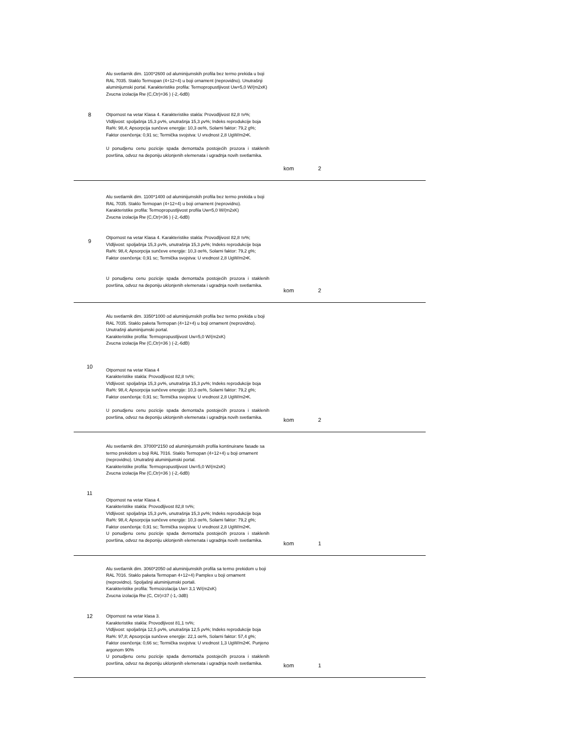| 8 | Alu svetlarnik dim. 1100*2600 od aluminijumskih profila bez termo prekida u boji RAL 7035. Staklo Termopan (4+12+4) u boji ornament (neprovidno). Unutrašnji aluminijumski portal. Karakteristike profila: Termopropustljivost Uw=5,0 W/(m2xK) Zvucna izolacija Rw (C,Ctr)=36 ) (-2,-6dB) Otpornost na vetar Klasa 4. Karakteristike stakla: Provodljivost 82,8 τv%; VIdljivost: spoljašnja 15,3 ρv%, unutrašnja 15,3 ρv%; Indeks reprodukcije boja Ra%: 98,4; Apsorpcija sunčeve energije: 10,3 αe%, Solarni faktor: 79,2 g%; Faktor osenčenja: 0,91 sc; Termička svojstva: U vrednost 2,8 UgW/m2•K. U ponudjenu cenu pozicije spada demontaža postojećih prozora i staklenih površina, odvoz na deponiju uklonjenih elemenata i ugradnja novih svetlarnika. | kom | 2 | |
| 9 | Alu svetlarnik dim. 1100*1400 od aluminijumskih profila bez termo prekida u boji RAL 7035. Staklo Termopan (4+12+4) u boji ornament (neprovidno). Karakteristike profila: Termopropustljivost profila Uw=5,0 W/(m2xK) Zvucna izolacija Rw (C,Ctr)=36 ) (-2,-6dB) Otpornost na vetar Klasa 4. Karakteristike stakla: Provodljivost 82,8 τv%; VIdljivost: spoljašnja 15,3 ρv%, unutrašnja 15,3 ρv%; Indeks reprodukcije boja Ra%: 98,4; Apsorpcija sunčeve energije: 10,3 αe%, Solarni faktor: 79,2 g%; Faktor osenčenja: 0,91 sc; Termička svojstva: U vrednost 2,8 UgW/m2•K. U ponudjenu cenu pozicije spada demontaža postojećih prozora i staklenih površina, odvoz na deponiju uklonjenih elemenata i ugradnja novih svetlarnika. | kom | 2 | |
| 10 | Alu svetlarnik dim. 3350*1000 od aluminijumskih profila bez termo prekida u boji RAL 7035. Staklo paketa Termopan (4+12+4) u boji ornament (neprovidno). Unutrašnji aluminijumski portal. Karakteristike profila: Termopropustljivost Uw=5,0 W/(m2xK) Zvucna izolacija Rw (C,Ctr)=36 ) (-2,-6dB) Otpornost na vetar Klasa 4 Karakteristike stakla: Provodljivost 82,8 τv%; VIdljivost: spoljašnja 15,3 ρv%, unutrašnja 15,3 ρv%; Indeks reprodukcije boja Ra%: 98,4; Apsorpcija sunčeve energije: 10,3 αe%, Solarni faktor: 79,2 g%; Faktor osenčenja: 0,91 sc; Termička svojstva: U vrednost 2,8 UgW/m2•K. U ponudjenu cenu pozicije spada demontaža postojećih prozora i staklenih površina, odvoz na deponiju uklonjenih elemenata i ugradnja novih svetlarnika. | kom | 2 | |
| 11 | Alu svetlarnik dim. 37000*2150 od aluminijumskih profila kontinuirane fasade sa termo prekidom u boji RAL 7016. Staklo Termopan (4+12+4) u boji ornament (neprovidno). Unutrašnji aluminijumski portal. Karakteristike profila: Termopropustljivost Uw=5,0 W/(m2xK) Zvucna izolacija Rw (C,Ctr)=36 ) (-2,-6dB) Otpornost na vetar Klasa 4. Karakteristike stakla: Provodljivost 82,8 τv%; VIdljivost: spoljašnja 15,3 ρv%, unutrašnja 15,3 ρv%; Indeks reprodukcije boja Ra%: 98,4; Apsorpcija sunčeve energije: 10,3 αe%, Solarni faktor: 79,2 g%; Faktor osenčenja: 0,91 sc; Termička svojstva: U vrednost 2,8 UgW/m2•K. U ponudjenu cenu pozicije spada demontaža postojećih prozora i staklenih površina, odvoz na deponiju uklonjenih elemenata i ugradnja novih svetlarnika. | kom | 1 | |
| 12 | Alu svetlarnik dim. 3060*2050 od aluminijumskih profila sa termo prekidom u boji RAL 7016. Staklo paketa Termopan 4+12+4) Pamplex u boji ornament (neprovidno). Spoljašnji aluminijumski portali. Karakteristike profila: Termoizolacija Uw= 3,1 W/(m2xK) Zvucna izolacija Rw (C, Ctr)=37 (-1,-3dB) Otpornost na vetar klasa 3. Karakteristike stakla: Provodljivost 81,1 τv%; VIdljivost: spoljašnja 12,5 ρv%, unutrašnja 12,5 ρv%; Indeks reprodukcije boja Ra%: 97,8; Apsorpcija sunčeve energije: 22,1 αe%, Solarni faktor: 57,4 g%; Faktor osenčenja: 0,66 sc; Termička svojstva: U vrednost 1,3 UgW/m2•K. Punjeno argonom 90% U ponudjenu cenu pozicije spada demontaža postojećih prozora i staklenih površina, odvoz na deponiju uklonjenih elemenata i ugradnja novih svetlarnika. | kom | 1 | |